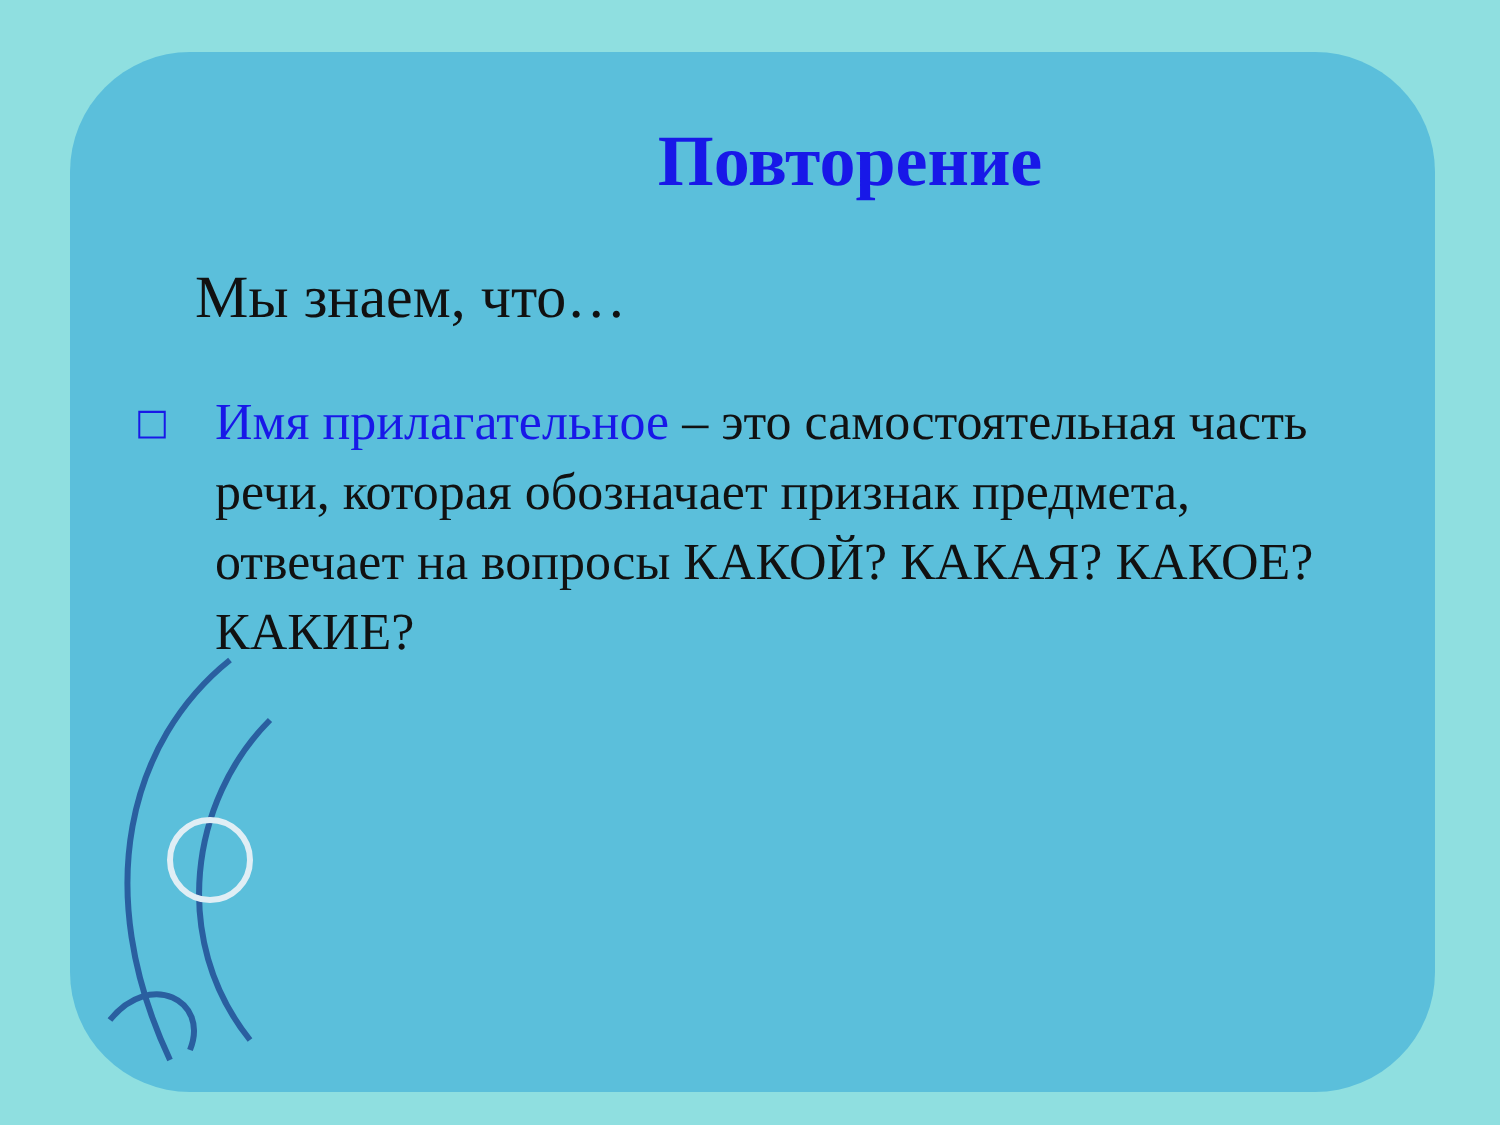Повторение
Мы знаем, что…
□
Имя прилагательное – это самостоятельная часть речи, которая обозначает признак предмета, отвечает на вопросы КАКОЙ? КАКАЯ? КАКОЕ? КАКИЕ?